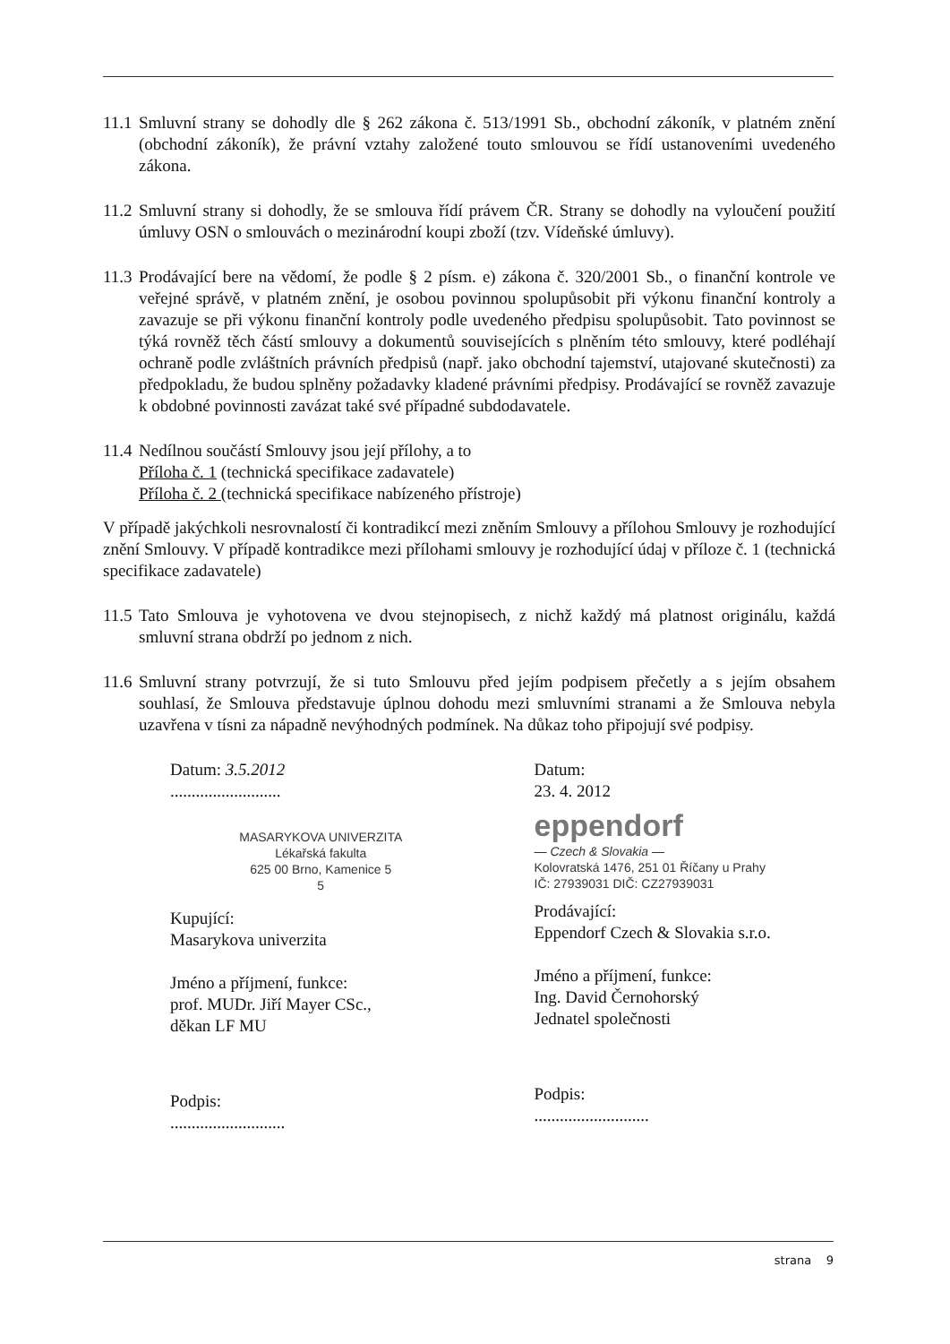11.1
Smluvní strany se dohodly dle § 262 zákona č. 513/1991 Sb., obchodní zákoník, v platném znění (obchodní zákoník), že právní vztahy založené touto smlouvou se řídí ustanoveními uvedeného zákona.
11.2
Smluvní strany si dohodly, že se smlouva řídí právem ČR. Strany se dohodly na vyloučení použití úmluvy OSN o smlouvách o mezinárodní koupi zboží (tzv. Vídeňské úmluvy).
11.3
Prodávající bere na vědomí, že podle § 2 písm. e) zákona č. 320/2001 Sb., o finanční kontrole ve veřejné správě, v platném znění, je osobou povinnou spolupůsobit při výkonu finanční kontroly a zavazuje se při výkonu finanční kontroly podle uvedeného předpisu spolupůsobit. Tato povinnost se týká rovněž těch částí smlouvy a dokumentů souvisejících s plněním této smlouvy, které podléhají ochraně podle zvláštních právních předpisů (např. jako obchodní tajemství, utajované skutečnosti) za předpokladu, že budou splněny požadavky kladené právními předpisy. Prodávající se rovněž zavazuje k obdobné povinnosti zavázat také své případné subdodavatele.
11.4
Nedílnou součástí Smlouvy jsou její přílohy, a to
Příloha č. 1 (technická specifikace zadavatele)
Příloha č. 2 (technická specifikace nabízeného přístroje)
V případě jakýchkoli nesrovnalostí či kontradikcí mezi zněním Smlouvy a přílohou Smlouvy je rozhodující znění Smlouvy. V případě kontradikce mezi přílohami smlouvy je rozhodující údaj v příloze č. 1 (technická specifikace zadavatele)
11.5
Tato Smlouva je vyhotovena ve dvou stejnopisech, z nichž každý má platnost originálu, každá smluvní strana obdrží po jednom z nich.
11.6
Smluvní strany potvrzují, že si tuto Smlouvu před jejím podpisem přečetly a s jejím obsahem souhlasí, že Smlouva představuje úplnou dohodu mezi smluvními stranami a že Smlouva nebyla uzavřena v tísni za nápadně nevýhodných podmínek. Na důkaz toho připojují své podpisy.
Datum: 3.5.2012
..........................
MASARYKOVA UNIVERZITA
Lékařská fakulta
625 00 Brno, Kamenice 5
5
Kupující:
Masarykova univerzita
Jméno a příjmení, funkce:
prof. MUDr. Jiří Mayer CSc.,
děkan LF MU
Podpis:
...........................
Datum:
23. 4. 2012
eppendorf
— Czech & Slovakia —
Kolovratská 1476, 251 01 Říčany u Prahy
IČ: 27939031 DIČ: CZ27939031
Prodávající:
Eppendorf Czech & Slovakia s.r.o.
Jméno a příjmení, funkce:
Ing. David Černohorský
Jednatel společnosti
Podpis:
...........................
strana 9